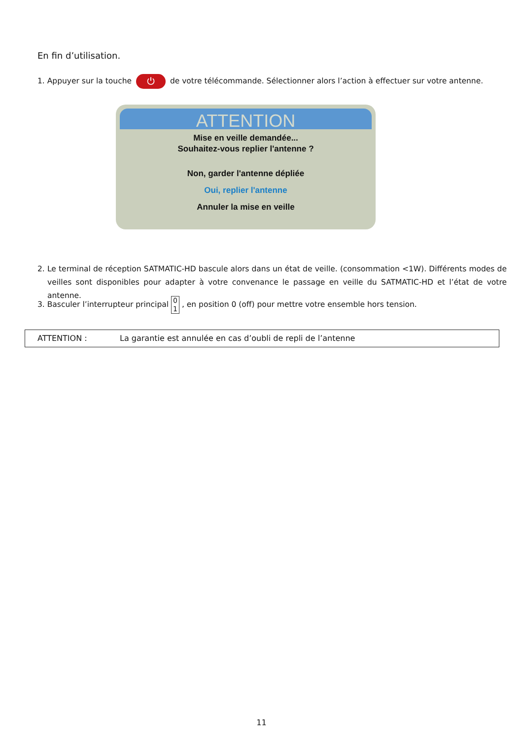En fin d’utilisation.
1. Appuyer sur la touche ⏻ de votre télécommande. Sélectionner alors l’action à effectuer sur votre antenne.
ATTENTION
Mise en veille demandée...
Souhaitez-vous replier l'antenne ?
Non, garder l'antenne dépliée
Oui, replier l'antenne
Annuler la mise en veille
2. Le terminal de réception SATMATIC-HD bascule alors dans un état de veille. (consommation <1W). Différents modes de veilles sont disponibles pour adapter à votre convenance le passage en veille du SATMATIC-HD et l’état de votre antenne.
3. Basculer l’interrupteur principal 0
1 , en position 0 (off) pour mettre votre ensemble hors tension.
ATTENTION : La garantie est annulée en cas d’oubli de repli de l’antenne
11